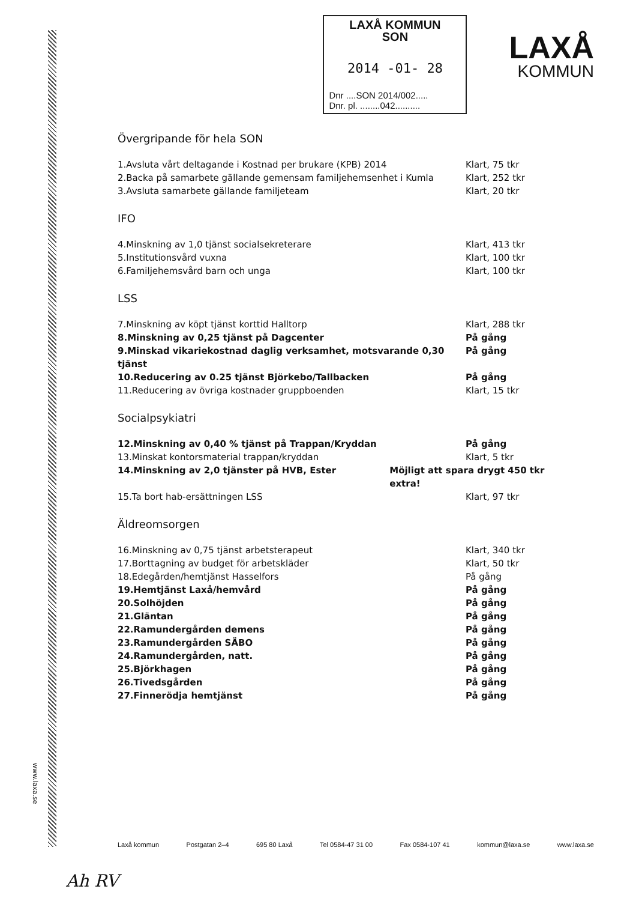LAXÅ KOMMUN
SON
2014 -01- 28
Dnr ....SON 2014/002.....
Dnr. pl. ........042..........
LAXÅ
KOMMUN
Övergripande för hela SON
1.Avsluta vårt deltagande i Kostnad per brukare (KPB) 2014 Klart, 75 tkr
2.Backa på samarbete gällande gemensam familjehemsenhet i Kumla Klart, 252 tkr
3.Avsluta samarbete gällande familjeteam Klart, 20 tkr
IFO
4.Minskning av 1,0 tjänst socialsekreterare Klart, 413 tkr
5.Institutionsvård vuxna Klart, 100 tkr
6.Familjehemsvård barn och unga Klart, 100 tkr
LSS
7.Minskning av köpt tjänst korttid Halltorp Klart, 288 tkr
8.Minskning av 0,25 tjänst på Dagcenter På gång
9.Minskad vikariekostnad daglig verksamhet, motsvarande 0,30 tjänst
På gång
10.Reducering av 0.25 tjänst Björkebo/Tallbacken På gång
11.Reducering av övriga kostnader gruppboenden Klart, 15 tkr
Socialpsykiatri
12.Minskning av 0,40 % tjänst på Trappan/Kryddan På gång
13.Minskat kontorsmaterial trappan/kryddan Klart, 5 tkr
14.Minskning av 2,0 tjänster på HVB, Ester Möjligt att spara drygt 450 tkr extra!
15.Ta bort hab-ersättningen LSS Klart, 97 tkr
Äldreomsorgen
16.Minskning av 0,75 tjänst arbetsterapeut Klart, 340 tkr
17.Borttagning av budget för arbetskläder Klart, 50 tkr
18.Edegården/hemtjänst Hasselfors På gång
19.Hemtjänst Laxå/hemvård På gång
20.Solhöjden På gång
21.Gläntan På gång
22.Ramundergården demens På gång
23.Ramundergården SÄBO På gång
24.Ramundergården, natt. På gång
25.Björkhagen På gång
26.Tivedsgården På gång
27.Finnerödja hemtjänst På gång
www.laxa.se
Laxå kommun Postgatan 2–4 695 80 Laxå Tel 0584-47 31 00 Fax 0584-107 41 kommun@laxa.se www.laxa.se
Ah RV